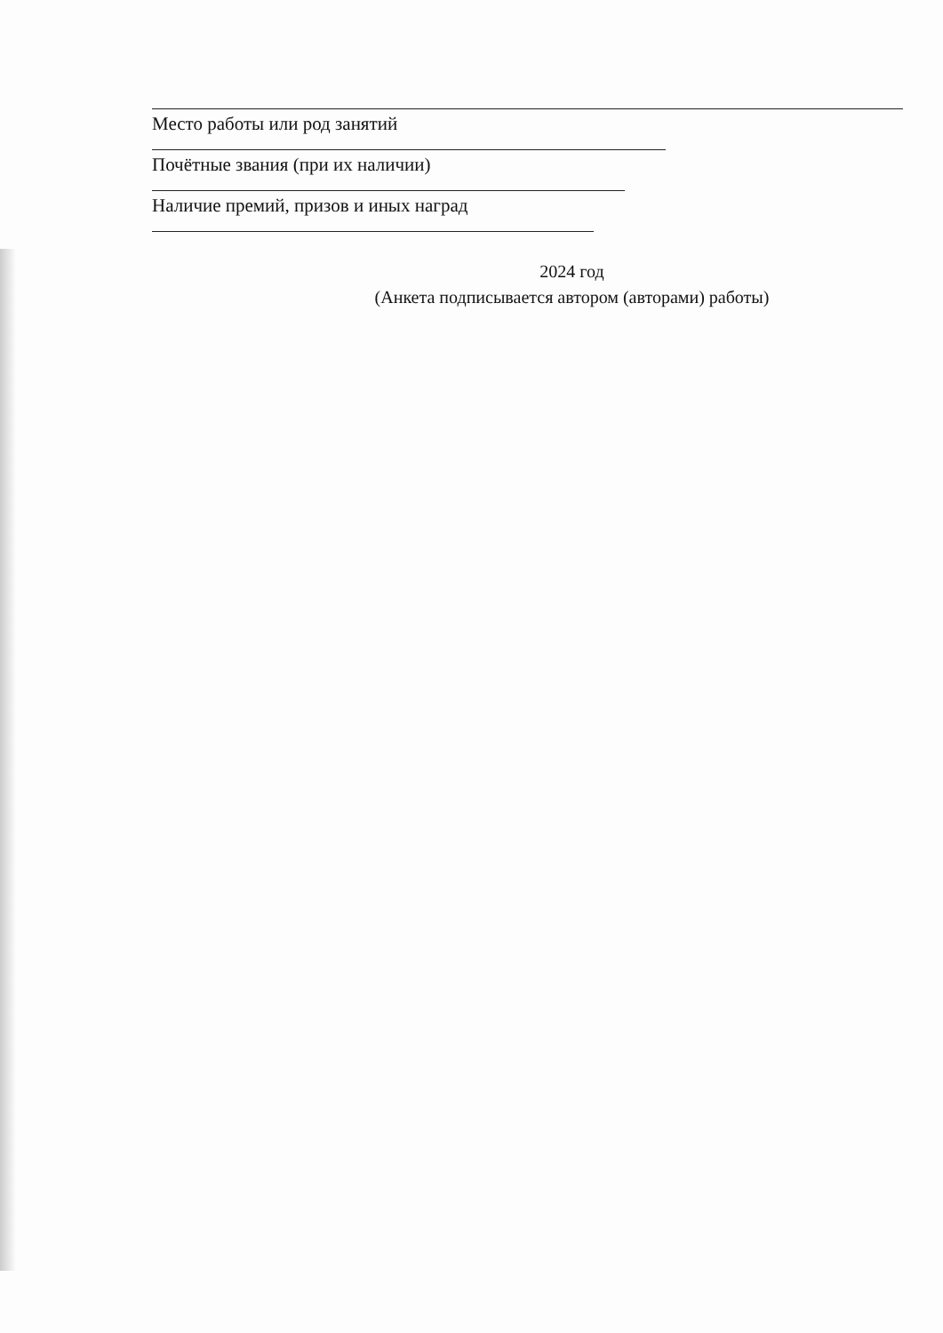Место работы или род занятий
Почётные звания (при их наличии)
Наличие премий, призов и иных наград
2024 год
(Анкета подписывается автором (авторами) работы)